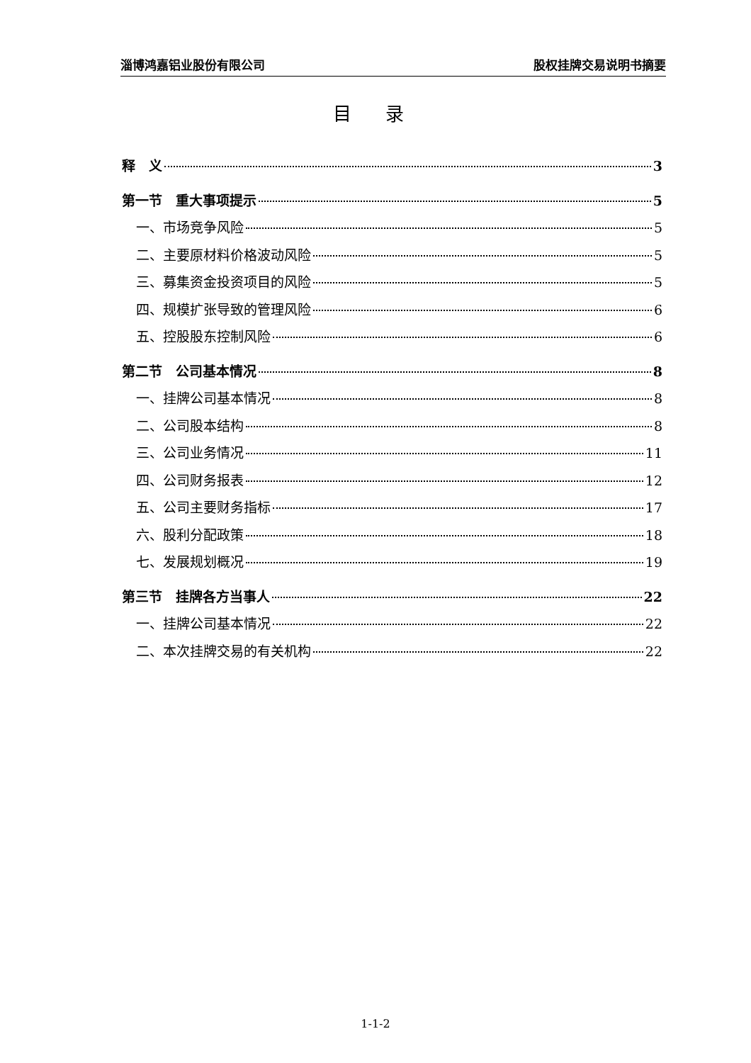淄博鸿嘉铝业股份有限公司 股权挂牌交易说明书摘要
目 录
释　义 3
第一节　重大事项提示 5
一、市场竞争风险 5
二、主要原材料价格波动风险 5
三、募集资金投资项目的风险 5
四、规模扩张导致的管理风险 6
五、控股股东控制风险 6
第二节　公司基本情况 8
一、挂牌公司基本情况 8
二、公司股本结构 8
三、公司业务情况 11
四、公司财务报表 12
五、公司主要财务指标 17
六、股利分配政策 18
七、发展规划概况 19
第三节　挂牌各方当事人 22
一、挂牌公司基本情况 22
二、本次挂牌交易的有关机构 22
1-1-2